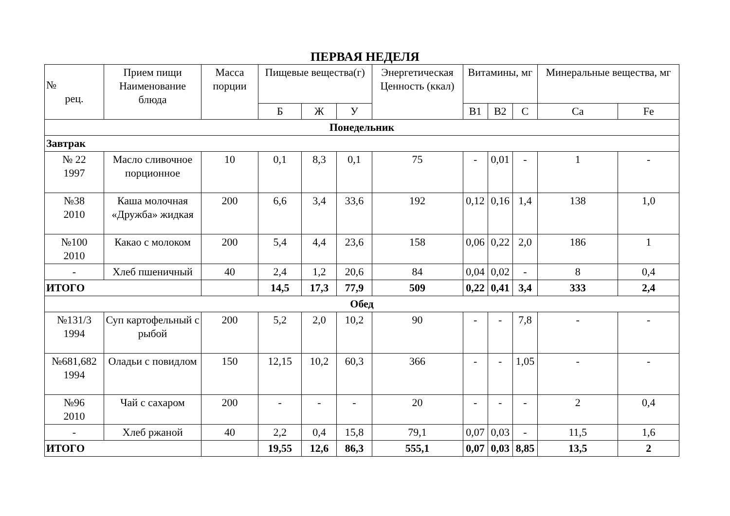ПЕРВАЯ НЕДЕЛЯ
| № рец. | Прием пищи Наименование блюда | Масса порции | Пищевые вещества(г) | | | Энергетическая Ценность (ккал) | Витамины, мг | | | Минеральные вещества, мг | |
| --- | --- | --- | --- | --- | --- | --- | --- | --- | --- | --- | --- |
| | | | Б | Ж | У | | В1 | В2 | С | Ca | Fe |
| Понедельник | | | | | | | | | | | |
| Завтрак | | | | | | | | | | | |
| № 22 1997 | Масло сливочное порционное | 10 | 0,1 | 8,3 | 0,1 | 75 | - | 0,01 | - | 1 | - |
| №38 2010 | Каша молочная «Дружба» жидкая | 200 | 6,6 | 3,4 | 33,6 | 192 | 0,12 | 0,16 | 1,4 | 138 | 1,0 |
| №100 2010 | Какао с молоком | 200 | 5,4 | 4,4 | 23,6 | 158 | 0,06 | 0,22 | 2,0 | 186 | 1 |
| - | Хлеб пшеничный | 40 | 2,4 | 1,2 | 20,6 | 84 | 0,04 | 0,02 | - | 8 | 0,4 |
| ИТОГО | | | 14,5 | 17,3 | 77,9 | 509 | 0,22 | 0,41 | 3,4 | 333 | 2,4 |
| Обед | | | | | | | | | | | |
| №131/3 1994 | Суп картофельный с рыбой | 200 | 5,2 | 2,0 | 10,2 | 90 | - | - | 7,8 | - | - |
| №681,682 1994 | Оладьи с повидлом | 150 | 12,15 | 10,2 | 60,3 | 366 | - | - | 1,05 | - | - |
| №96 2010 | Чай с сахаром | 200 | - | - | - | 20 | - | - | - | 2 | 0,4 |
| - | Хлеб ржаной | 40 | 2,2 | 0,4 | 15,8 | 79,1 | 0,07 | 0,03 | - | 11,5 | 1,6 |
| ИТОГО | | | 19,55 | 12,6 | 86,3 | 555,1 | 0,07 | 0,03 | 8,85 | 13,5 | 2 |